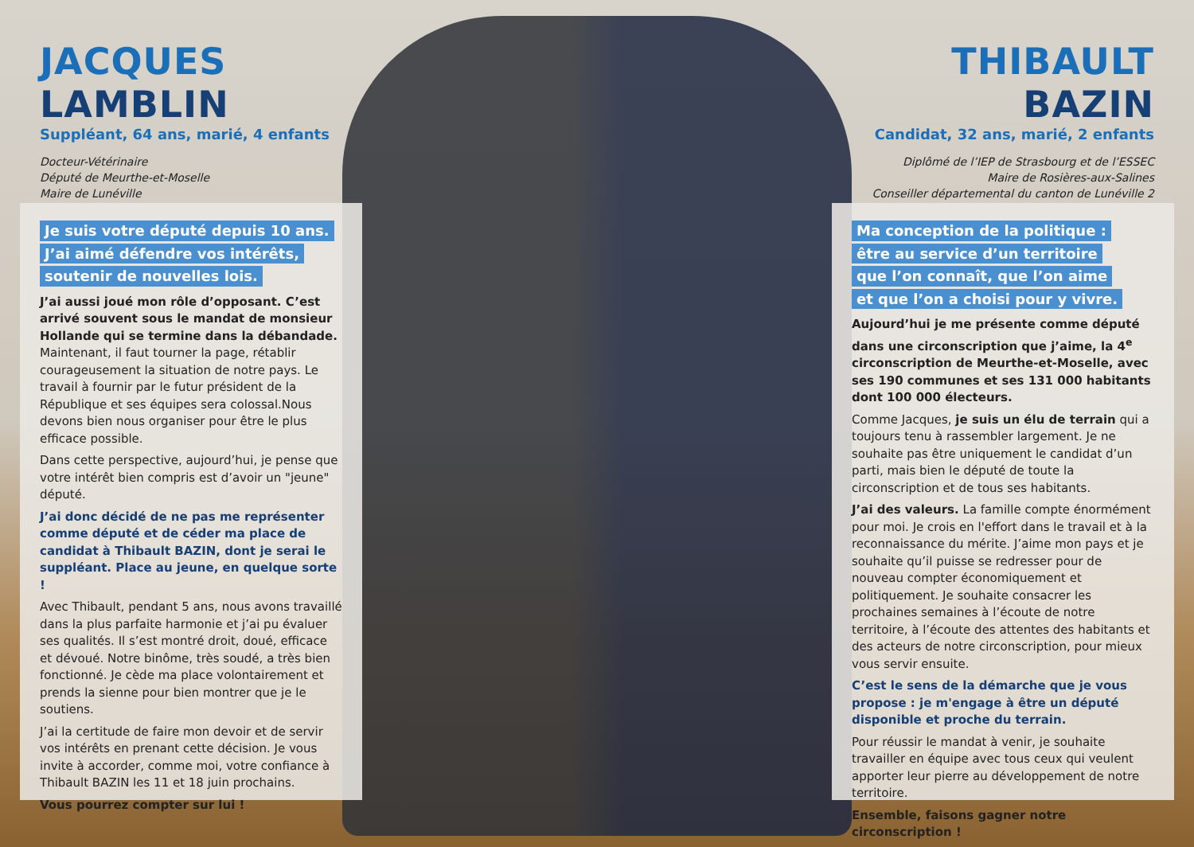JACQUES LAMBLIN
Suppléant, 64 ans, marié, 4 enfants
Docteur-Vétérinaire
Député de Meurthe-et-Moselle
Maire de Lunéville
Je suis votre député depuis 10 ans.
J’ai aimé défendre vos intérêts,
soutenir de nouvelles lois.
J’ai aussi joué mon rôle d’opposant. C’est arrivé souvent sous le mandat de monsieur Hollande qui se termine dans la débandade. Maintenant, il faut tourner la page, rétablir courageusement la situation de notre pays. Le travail à fournir par le futur président de la République et ses équipes sera colossal.Nous devons bien nous organiser pour être le plus efficace possible.
Dans cette perspective, aujourd’hui, je pense que votre intérêt bien compris est d’avoir un "jeune" député.
J’ai donc décidé de ne pas me représenter comme député et de céder ma place de candidat à Thibault BAZIN, dont je serai le suppléant. Place au jeune, en quelque sorte !
Avec Thibault, pendant 5 ans, nous avons travaillé dans la plus parfaite harmonie et j’ai pu évaluer ses qualités. Il s’est montré droit, doué, efficace et dévoué. Notre binôme, très soudé, a très bien fonctionné. Je cède ma place volontairement et prends la sienne pour bien montrer que je le soutiens.
J’ai la certitude de faire mon devoir et de servir vos intérêts en prenant cette décision. Je vous invite à accorder, comme moi, votre confiance à Thibault BAZIN les 11 et 18 juin prochains.
Vous pourrez compter sur lui !
THIBAULT BAZIN
Candidat, 32 ans, marié, 2 enfants
Diplômé de l’IEP de Strasbourg et de l’ESSEC
Maire de Rosières-aux-Salines
Conseiller départemental du canton de Lunéville 2
Ma conception de la politique :
être au service d’un territoire
que l’on connaît, que l’on aime
et que l’on a choisi pour y vivre.
Aujourd’hui je me présente comme député dans une circonscription que j’aime, la 4<sup>e</sup> circonscription de Meurthe-et-Moselle, avec ses 190 communes et ses 131 000 habitants dont 100 000 électeurs.
Comme Jacques, je suis un élu de terrain qui a toujours tenu à rassembler largement. Je ne souhaite pas être uniquement le candidat d’un parti, mais bien le député de toute la circonscription et de tous ses habitants.
J’ai des valeurs. La famille compte énormément pour moi. Je crois en l'effort dans le travail et à la reconnaissance du mérite. J’aime mon pays et je souhaite qu’il puisse se redresser pour de nouveau compter économiquement et politiquement. Je souhaite consacrer les prochaines semaines à l’écoute de notre territoire, à l’écoute des attentes des habitants et des acteurs de notre circonscription, pour mieux vous servir ensuite.
C’est le sens de la démarche que je vous propose : je m'engage à être un député disponible et proche du terrain.
Pour réussir le mandat à venir, je souhaite travailler en équipe avec tous ceux qui veulent apporter leur pierre au développement de notre territoire.
Ensemble, faisons gagner notre circonscription !